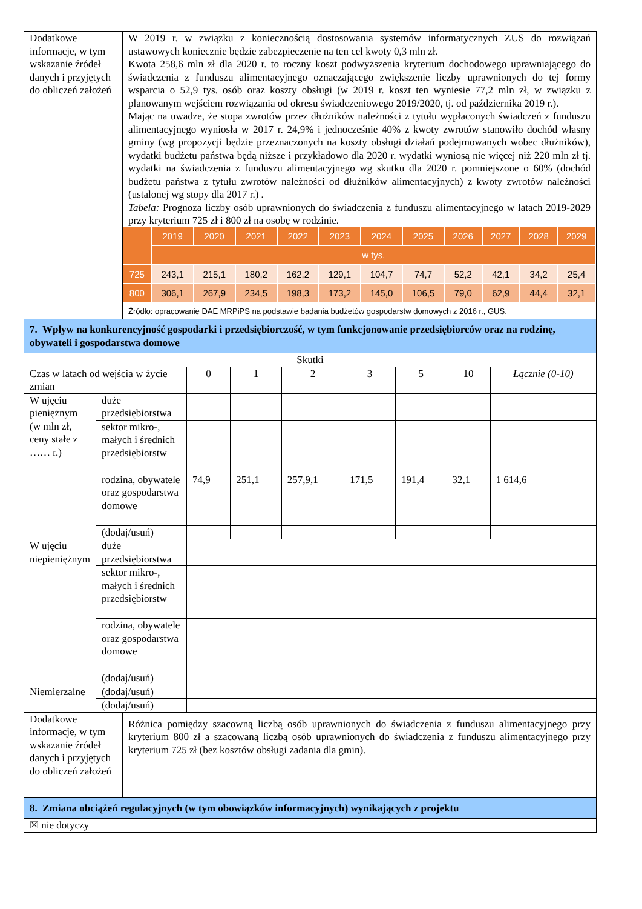| Dodatkowe informacje, w tym wskazanie źródeł danych i przyjętych do obliczeń założeń | W 2019 r. w związku z koniecznością dostosowania systemów informatycznych ZUS do rozwiązań ustawowych koniecznie będzie zabezpieczenie na ten cel kwoty 0,3 mln zł. Kwota 258,6 mln zł dla 2020 r. to roczny koszt podwyższenia kryterium dochodowego uprawniającego do świadczenia z funduszu alimentacyjnego oznaczającego zwiększenie liczby uprawnionych do tej formy wsparcia o 52,9 tys. osób oraz koszty obsługi (w 2019 r. koszt ten wyniesie 77,2 mln zł, w związku z planowanym wejściem rozwiązania od okresu świadczeniowego 2019/2020, tj. od października 2019 r.). Mając na uwadze, że stopa zwrotów przez dłużników należności z tytułu wypłaconych świadczeń z funduszu alimentacyjnego wyniosła w 2017 r. 24,9% i jednocześnie 40% z kwoty zwrotów stanowiło dochód własny gminy (wg propozycji będzie przeznaczonych na koszty obsługi działań podejmowanych wobec dłużników), wydatki budżetu państwa będą niższe i przykładowo dla 2020 r. wydatki wyniosą nie więcej niż 220 mln zł tj. wydatki na świadczenia z funduszu alimentacyjnego wg skutku dla 2020 r. pomniejszone o 60% (dochód budżetu państwa z tytułu zwrotów należności od dłużników alimentacyjnych) z kwoty zwrotów należności (ustalonej wg stopy dla 2017 r.) . Tabela: Prognoza liczby osób uprawnionych do świadczenia z funduszu alimentacyjnego w latach 2019-2029 przy kryterium 725 zł i 800 zł na osobę w rodzinie. / / 2019 / 2020 / 2021 / 2022 / 2023 / 2024 / 2025 / 2026 / 2027 / 2028 / 2029 / / / w tys. / / / / / / / / / / / / 725 / 243,1 / 215,1 / 180,2 / 162,2 / 129,1 / 104,7 / 74,7 / 52,2 / 42,1 / 34,2 / 25,4 / / 800 / 306,1 / 267,9 / 234,5 / 198,3 / 173,2 / 145,0 / 106,5 / 79,0 / 62,9 / 44,4 / 32,1 / Źródło: opracowanie DAE MRPiPS na podstawie badania budżetów gospodarstw domowych z 2016 r., GUS. |
| 7. Wpływ na konkurencyjność gospodarki i przedsiębiorczość, w tym funkcjonowanie przedsiębiorców oraz na rodzinę, obywateli i gospodarstwa domowe | |
| Skutki | | | | | | | | |
| Czas w latach od wejścia w życie zmian | | 0 | 1 | 2 | 3 | 5 | 10 | Łącznie (0-10) |
| W ujęciu pieniężnym (w mln zł, ceny stałe z …… r.) | duże przedsiębiorstwa | | | | | | | |
| | sektor mikro-, małych i średnich przedsiębiorstw | | | | | | | |
| | rodzina, obywatele oraz gospodarstwa domowe | 74,9 | 251,1 | 257,9,1 | 171,5 | 191,4 | 32,1 | 1 614,6 |
| | (dodaj/usuń) | | | | | | | |
| W ujęciu niepieniężnym | duże przedsiębiorstwa | | | | | | | |
| | sektor mikro-, małych i średnich przedsiębiorstw | | | | | | | |
| | rodzina, obywatele oraz gospodarstwa domowe | | | | | | | |
| | (dodaj/usuń) | | | | | | | |
| Niemierzalne | (dodaj/usuń) | | | | | | | |
| | (dodaj/usuń) | | | | | | | |
| Dodatkowe informacje, w tym wskazanie źródeł danych i przyjętych do obliczeń założeń | Różnica pomiędzy szacowną liczbą osób uprawnionych do świadczenia z funduszu alimentacyjnego przy kryterium 800 zł a szacowaną liczbą osób uprawnionych do świadczenia z funduszu alimentacyjnego przy kryterium 725 zł (bez kosztów obsługi zadania dla gmin). |
| 8. Zmiana obciążeń regulacyjnych (w tym obowiązków informacyjnych) wynikających z projektu | |
| ☒ nie dotyczy | |